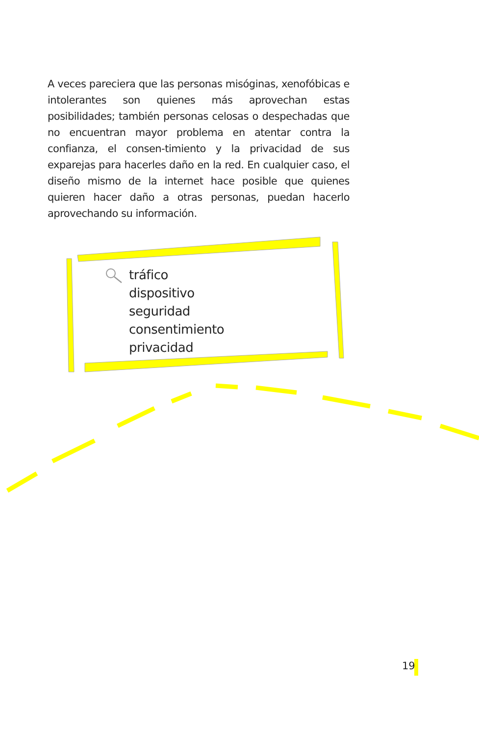A veces pareciera que las personas misóginas, xenofóbicas e intolerantes son quienes más aprovechan estas posibilidades; también personas celosas o despechadas que no encuentran mayor problema en atentar contra la confianza, el consen-timiento y la privacidad de sus exparejas para hacerles daño en la red. En cualquier caso, el diseño mismo de la internet hace posible que quienes quieren hacer daño a otras personas, puedan hacerlo aprovechando su información.
tráfico
dispositivo
seguridad
consentimiento
privacidad
19